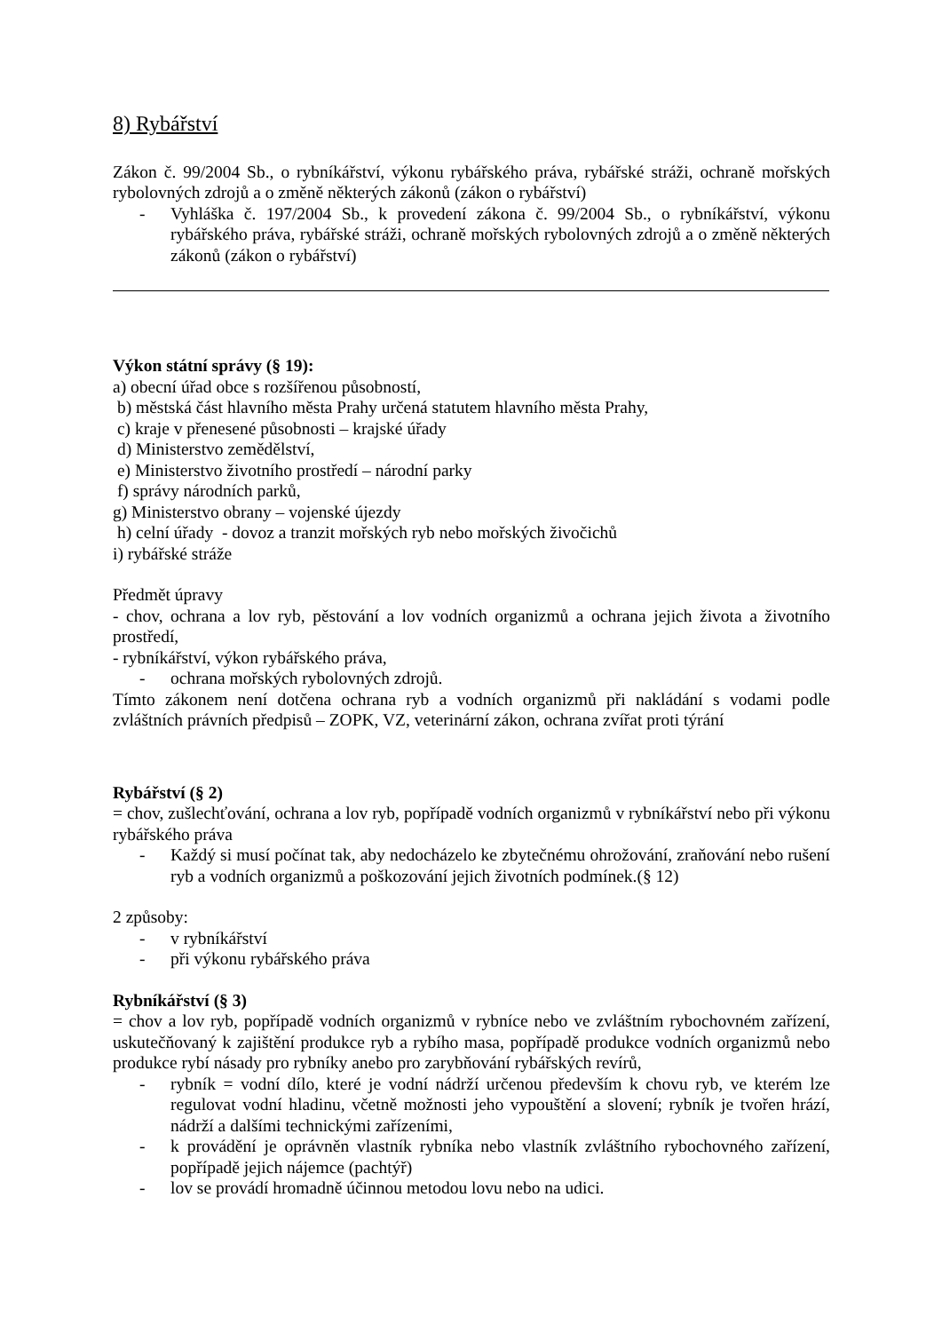8) Rybářství
Zákon č. 99/2004 Sb., o rybníkářství, výkonu rybářského práva, rybářské stráži, ochraně mořských rybolovných zdrojů a o změně některých zákonů (zákon o rybářství)
- Vyhláška č. 197/2004 Sb., k provedení zákona č. 99/2004 Sb., o rybníkářství, výkonu rybářského práva, rybářské stráži, ochraně mořských rybolovných zdrojů a o změně některých zákonů (zákon o rybářství)
Výkon státní správy (§ 19):
a) obecní úřad obce s rozšířenou působností,
b) městská část hlavního města Prahy určená statutem hlavního města Prahy,
c) kraje v přenesené působnosti – krajské úřady
d) Ministerstvo zemědělství,
e) Ministerstvo životního prostředí – národní parky
f) správy národních parků,
g) Ministerstvo obrany – vojenské újezdy
h) celní úřady - dovoz a tranzit mořských ryb nebo mořských živočichů
i) rybářské stráže
Předmět úpravy
- chov, ochrana a lov ryb, pěstování a lov vodních organizmů a ochrana jejich života a životního prostředí,
- rybníkářství, výkon rybářského práva,
- ochrana mořských rybolovných zdrojů.
Tímto zákonem není dotčena ochrana ryb a vodních organizmů při nakládání s vodami podle zvláštních právních předpisů – ZOPK, VZ, veterinární zákon, ochrana zvířat proti týrání
Rybářství (§ 2)
= chov, zušlechťování, ochrana a lov ryb, popřípadě vodních organizmů v rybníkářství nebo při výkonu rybářského práva
- Každý si musí počínat tak, aby nedocházelo ke zbytečnému ohrožování, zraňování nebo rušení ryb a vodních organizmů a poškozování jejich životních podmínek.(§ 12)
2 způsoby:
- v rybníkářství
- při výkonu rybářského práva
Rybníkářství (§ 3)
= chov a lov ryb, popřípadě vodních organizmů v rybníce nebo ve zvláštním rybochovném zařízení, uskutečňovaný k zajištění produkce ryb a rybího masa, popřípadě produkce vodních organizmů nebo produkce rybí násady pro rybníky anebo pro zarybňování rybářských revírů,
- rybník = vodní dílo, které je vodní nádrží určenou především k chovu ryb, ve kterém lze regulovat vodní hladinu, včetně možnosti jeho vypouštění a slovení; rybník je tvořen hrází, nádrží a dalšími technickými zařízeními,
- k provádění je oprávněn vlastník rybníka nebo vlastník zvláštního rybochovného zařízení, popřípadě jejich nájemce (pachtýř)
- lov se provádí hromadně účinnou metodou lovu nebo na udici.